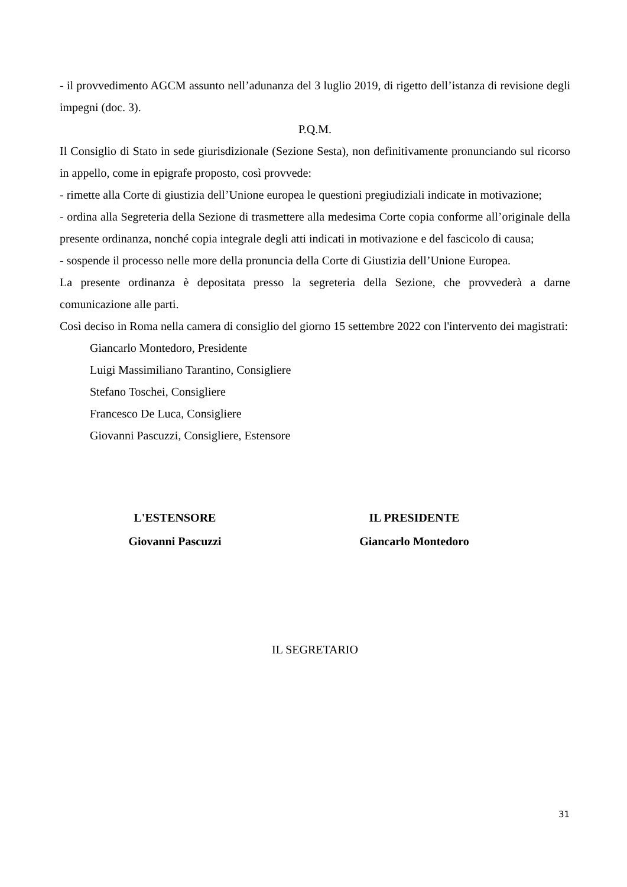- il provvedimento AGCM assunto nell’adunanza del 3 luglio 2019, di rigetto dell’istanza di revisione degli impegni (doc. 3).
P.Q.M.
Il Consiglio di Stato in sede giurisdizionale (Sezione Sesta), non definitivamente pronunciando sul ricorso in appello, come in epigrafe proposto, così provvede:
- rimette alla Corte di giustizia dell’Unione europea le questioni pregiudiziali indicate in motivazione;
- ordina alla Segreteria della Sezione di trasmettere alla medesima Corte copia conforme all’originale della presente ordinanza, nonché copia integrale degli atti indicati in motivazione e del fascicolo di causa;
- sospende il processo nelle more della pronuncia della Corte di Giustizia dell’Unione Europea.
La presente ordinanza è depositata presso la segreteria della Sezione, che provvederà a darne comunicazione alle parti.
Così deciso in Roma nella camera di consiglio del giorno 15 settembre 2022 con l'intervento dei magistrati:
Giancarlo Montedoro, Presidente
Luigi Massimiliano Tarantino, Consigliere
Stefano Toschei, Consigliere
Francesco De Luca, Consigliere
Giovanni Pascuzzi, Consigliere, Estensore
L'ESTENSORE
Giovanni Pascuzzi
IL PRESIDENTE
Giancarlo Montedoro
IL SEGRETARIO
31